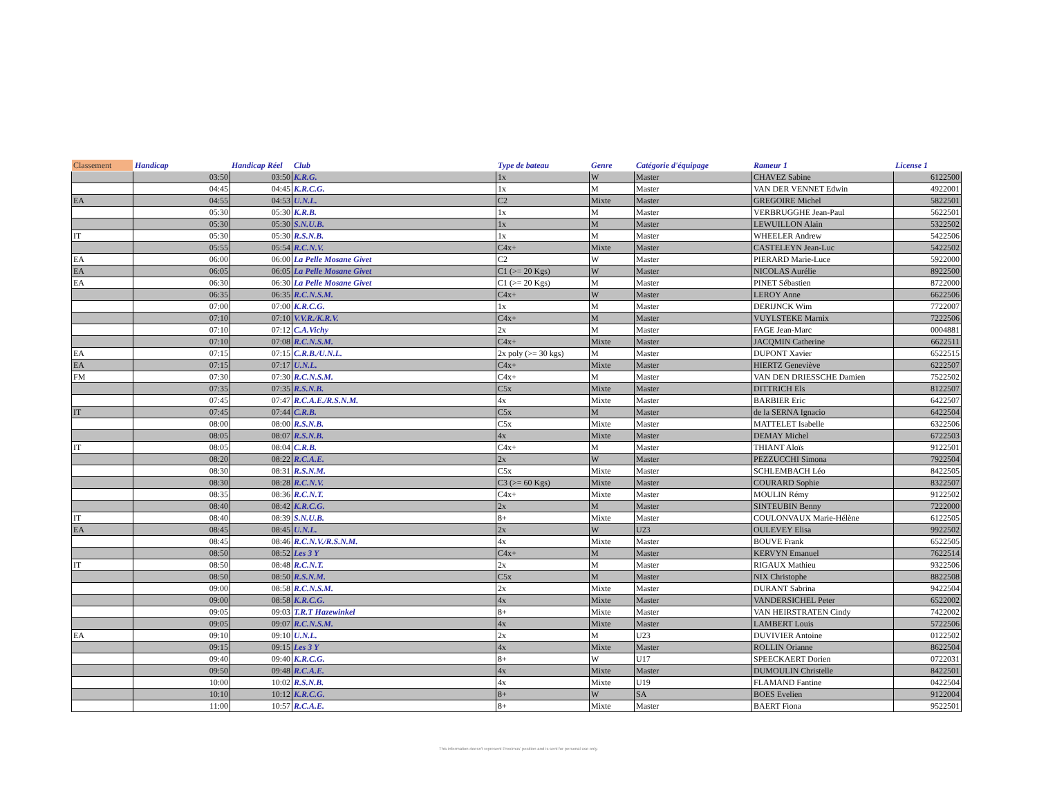| Classement | Handicap | Handicap Réel | Club | Type de bateau | Genre | Catégorie d'équipage | Rameur 1 | License 1 |
| --- | --- | --- | --- | --- | --- | --- | --- | --- |
| | 03:50 | 03:50 | K.R.G. | 1x | W | Master | CHAVEZ Sabine | 6122500 |
| | 04:45 | 04:45 | K.R.C.G. | 1x | M | Master | VAN DER VENNET Edwin | 4922001 |
| EA | 04:55 | 04:53 | U.N.L. | C2 | Mixte | Master | GREGOIRE Michel | 5822501 |
| | 05:30 | 05:30 | K.R.B. | 1x | M | Master | VERBRUGGHE Jean-Paul | 5622501 |
| | 05:30 | 05:30 | S.N.U.B. | 1x | M | Master | LEWUILLON Alain | 5322502 |
| IT | 05:30 | 05:30 | R.S.N.B. | 1x | M | Master | WHEELER Andrew | 5422506 |
| | 05:55 | 05:54 | R.C.N.V. | C4x+ | Mixte | Master | CASTELEYN Jean-Luc | 5422502 |
| EA | 06:00 | 06:00 | La Pelle Mosane Givet | C2 | W | Master | PIERARD Marie-Luce | 5922000 |
| EA | 06:05 | 06:05 | La Pelle Mosane Givet | C1 (>= 20 Kgs) | W | Master | NICOLAS Aurélie | 8922500 |
| EA | 06:30 | 06:30 | La Pelle Mosane Givet | C1 (>= 20 Kgs) | M | Master | PINET Sébastien | 8722000 |
| | 06:35 | 06:35 | R.C.N.S.M. | C4x+ | W | Master | LEROY Anne | 6622506 |
| | 07:00 | 07:00 | K.R.C.G. | 1x | M | Master | DERIJNCK Wim | 7722007 |
| | 07:10 | 07:10 | V.V.R./K.R.V. | C4x+ | M | Master | VUYLSTEKE Marnix | 7222506 |
| | 07:10 | 07:12 | C.A.Vichy | 2x | M | Master | FAGE Jean-Marc | 0004881 |
| | 07:10 | 07:08 | R.C.N.S.M. | C4x+ | Mixte | Master | JACQMIN Catherine | 6622511 |
| EA | 07:15 | 07:15 | C.R.B./U.N.L. | 2x poly (>= 30 kgs) | M | Master | DUPONT Xavier | 6522515 |
| EA | 07:15 | 07:17 | U.N.L. | C4x+ | Mixte | Master | HIERTZ Geneviève | 6222507 |
| FM | 07:30 | 07:30 | R.C.N.S.M. | C4x+ | M | Master | VAN DEN DRIESSCHE Damien | 7522502 |
| | 07:35 | 07:35 | R.S.N.B. | C5x | Mixte | Master | DITTRICH Els | 8122507 |
| | 07:45 | 07:47 | R.C.A.E./R.S.N.M. | 4x | Mixte | Master | BARBIER Eric | 6422507 |
| IT | 07:45 | 07:44 | C.R.B. | C5x | M | Master | de la SERNA Ignacio | 6422504 |
| | 08:00 | 08:00 | R.S.N.B. | C5x | Mixte | Master | MATTELET Isabelle | 6322506 |
| | 08:05 | 08:07 | R.S.N.B. | 4x | Mixte | Master | DEMAY Michel | 6722503 |
| IT | 08:05 | 08:04 | C.R.B. | C4x+ | M | Master | THIANT Aloïs | 9122501 |
| | 08:20 | 08:22 | R.C.A.E. | 2x | W | Master | PEZZUCCHI Simona | 7922504 |
| | 08:30 | 08:31 | R.S.N.M. | C5x | Mixte | Master | SCHLEMBACH Léo | 8422505 |
| | 08:30 | 08:28 | R.C.N.V. | C3 (>= 60 Kgs) | Mixte | Master | COURARD Sophie | 8322507 |
| | 08:35 | 08:36 | R.C.N.T. | C4x+ | Mixte | Master | MOULIN Rémy | 9122502 |
| | 08:40 | 08:42 | K.R.C.G. | 2x | M | Master | SINTEUBIN Benny | 7222000 |
| IT | 08:40 | 08:39 | S.N.U.B. | 8+ | Mixte | Master | COULONVAUX Marie-Hélène | 6122505 |
| EA | 08:45 | 08:45 | U.N.L. | 2x | W | U23 | OULEVEY Elisa | 9922502 |
| | 08:45 | 08:46 | R.C.N.V./R.S.N.M. | 4x | Mixte | Master | BOUVE Frank | 6522505 |
| | 08:50 | 08:52 | Les 3 Y | C4x+ | M | Master | KERVYN Emanuel | 7622514 |
| IT | 08:50 | 08:48 | R.C.N.T. | 2x | M | Master | RIGAUX Mathieu | 9322506 |
| | 08:50 | 08:50 | R.S.N.M. | C5x | M | Master | NIX Christophe | 8822508 |
| | 09:00 | 08:58 | R.C.N.S.M. | 2x | Mixte | Master | DURANT Sabrina | 9422504 |
| | 09:00 | 08:58 | K.R.C.G. | 4x | Mixte | Master | VANDERSICHEL Peter | 6522002 |
| | 09:05 | 09:03 | T.R.T Hazewinkel | 8+ | Mixte | Master | VAN HEIRSTRATEN Cindy | 7422002 |
| | 09:05 | 09:07 | R.C.N.S.M. | 4x | Mixte | Master | LAMBERT Louis | 5722506 |
| EA | 09:10 | 09:10 | U.N.L. | 2x | M | U23 | DUVIVIER Antoine | 0122502 |
| | 09:15 | 09:15 | Les 3 Y | 4x | Mixte | Master | ROLLIN Orianne | 8622504 |
| | 09:40 | 09:40 | K.R.C.G. | 8+ | W | U17 | SPEECKAERT Dorien | 0722031 |
| | 09:50 | 09:48 | R.C.A.E. | 4x | Mixte | Master | DUMOULIN Christelle | 8422501 |
| | 10:00 | 10:02 | R.S.N.B. | 4x | Mixte | U19 | FLAMAND Fantine | 0422504 |
| | 10:10 | 10:12 | K.R.C.G. | 8+ | W | SA | BOES Evelien | 9122004 |
| | 11:00 | 10:57 | R.C.A.E. | 8+ | Mixte | Master | BAERT Fiona | 9522501 |
This information doesn't represent Proximus' position and is sent for personal use only.